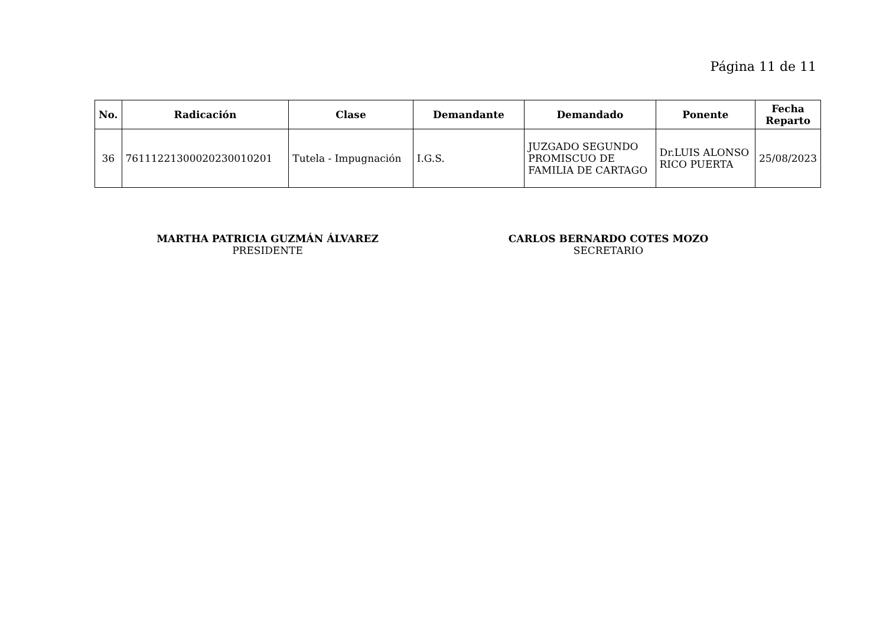Página 11 de 11
| No. | Radicación | Clase | Demandante | Demandado | Ponente | Fecha Reparto |
| --- | --- | --- | --- | --- | --- | --- |
| 36 | 76111221300020230010201 | Tutela - Impugnación | I.G.S. | JUZGADO SEGUNDO PROMISCUO DE FAMILIA DE CARTAGO | Dr.LUIS ALONSO RICO PUERTA | 25/08/2023 |
MARTHA PATRICIA GUZMÁN ÁLVAREZ
PRESIDENTE
CARLOS BERNARDO COTES MOZO
SECRETARIO